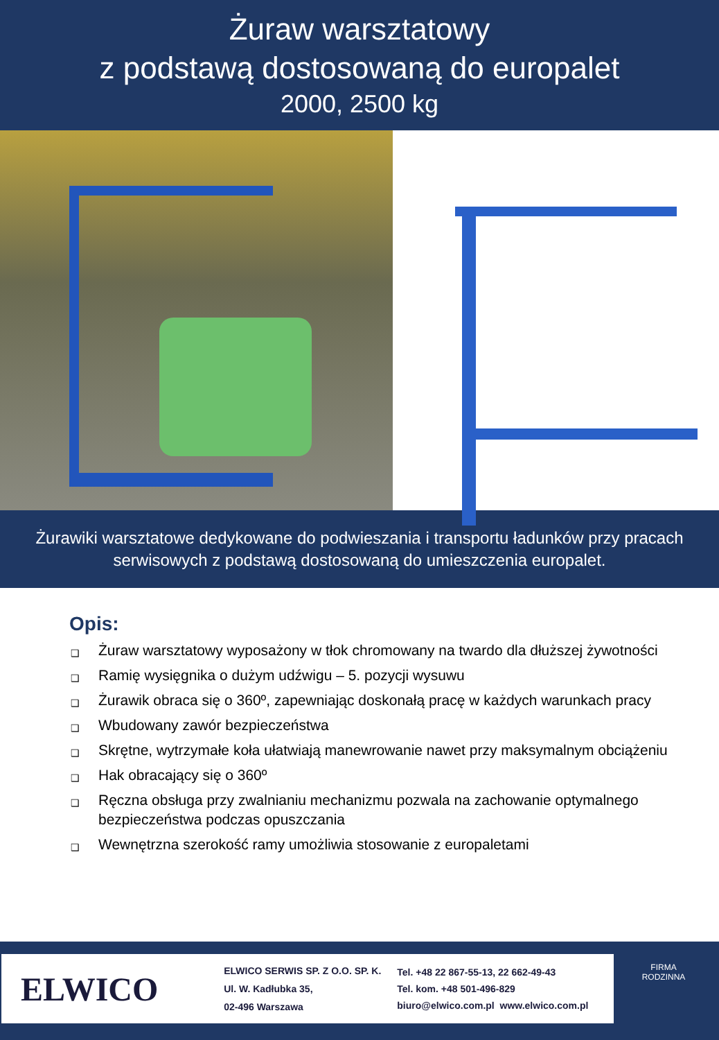Żuraw warsztatowy
z podstawą dostosowaną do europalet
2000, 2500 kg
Żurawiki warsztatowe dedykowane do podwieszania i transportu ładunków przy pracach serwisowych z podstawą dostosowaną do umieszczenia europalet.
Opis:
❑ Żuraw warsztatowy wyposażony w tłok chromowany na twardo dla dłuższej żywotności
❑ Ramię wysięgnika o dużym udźwigu – 5. pozycji wysuwu
❑ Żurawik obraca się o 360º, zapewniając doskonałą pracę w każdych warunkach pracy
❑ Wbudowany zawór bezpieczeństwa
❑ Skrętne, wytrzymałe koła ułatwiają manewrowanie nawet przy maksymalnym obciążeniu
❑ Hak obracający się o 360º
❑ Ręczna obsługa przy zwalnianiu mechanizmu pozwala na zachowanie optymalnego bezpieczeństwa podczas opuszczania
❑ Wewnętrzna szerokość ramy umożliwia stosowanie z europaletami
ELWICO
ELWICO SERWIS SP. Z O.O. SP. K.
Ul. W. Kadłubka 35,
02-496 Warszawa
Tel. +48 22 867-55-13, 22 662-49-43
Tel. kom. +48 501-496-829
biuro@elwico.com.pl www.elwico.com.pl
FIRMA RODZINNA